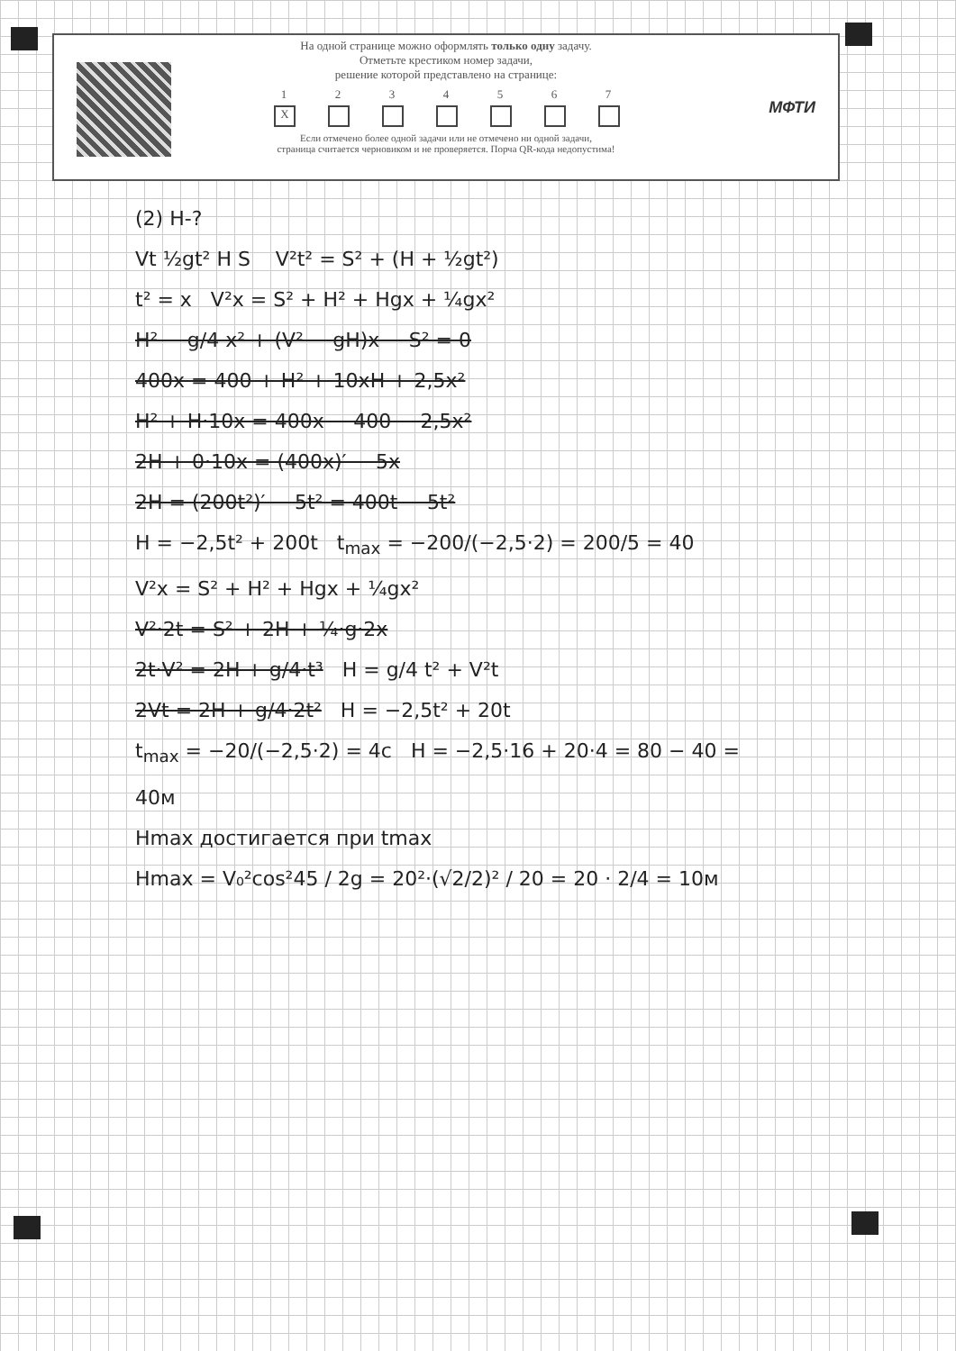На одной странице можно оформлять только одну задачу.
Отметьте крестиком номер задачи,
решение которой представлено на странице:
1
X
2 3 4 5 6 7
Если отмечено более одной задачи или не отмечено ни одной задачи,
страница считается черновиком и не проверяется. Порча QR-кода недопустима!
МФТИ
(2) H-?
Vt ½gt² H S V²t² = S² + (H + ½gt²)
t² = x V²x = S² + H² + Hgx + ¼gx²
H² − g/4 x² + (V² − gH)x − S² = 0
400x = 400 + H² + 10xH + 2,5x²
H² + H·10x = 400x − 400 − 2,5x²
2H + 0·10x = (400x)′ − 5x
2H = (200t²)′ − 5t² = 400t − 5t²
H = −2,5t² + 200t t<sub>max</sub> = −200/(−2,5·2) = 200/5 = 40
V²x = S² + H² + Hgx + ¼gx²
V²·2t = S² + 2H + ¼·g·2x
2t·V² = 2H + g/4·t³ H = g/4 t² + V²t
2Vt = 2H + g/4·2t² H = −2,5t² + 20t
t<sub>max</sub> = −20/(−2,5·2) = 4c H = −2,5·16 + 20·4 = 80 − 40 = 40м
Hmax достигается при tmax
Hmax = V₀²cos²45 / 2g = 20²·(√2/2)² / 20 = 20 · 2/4 = 10м